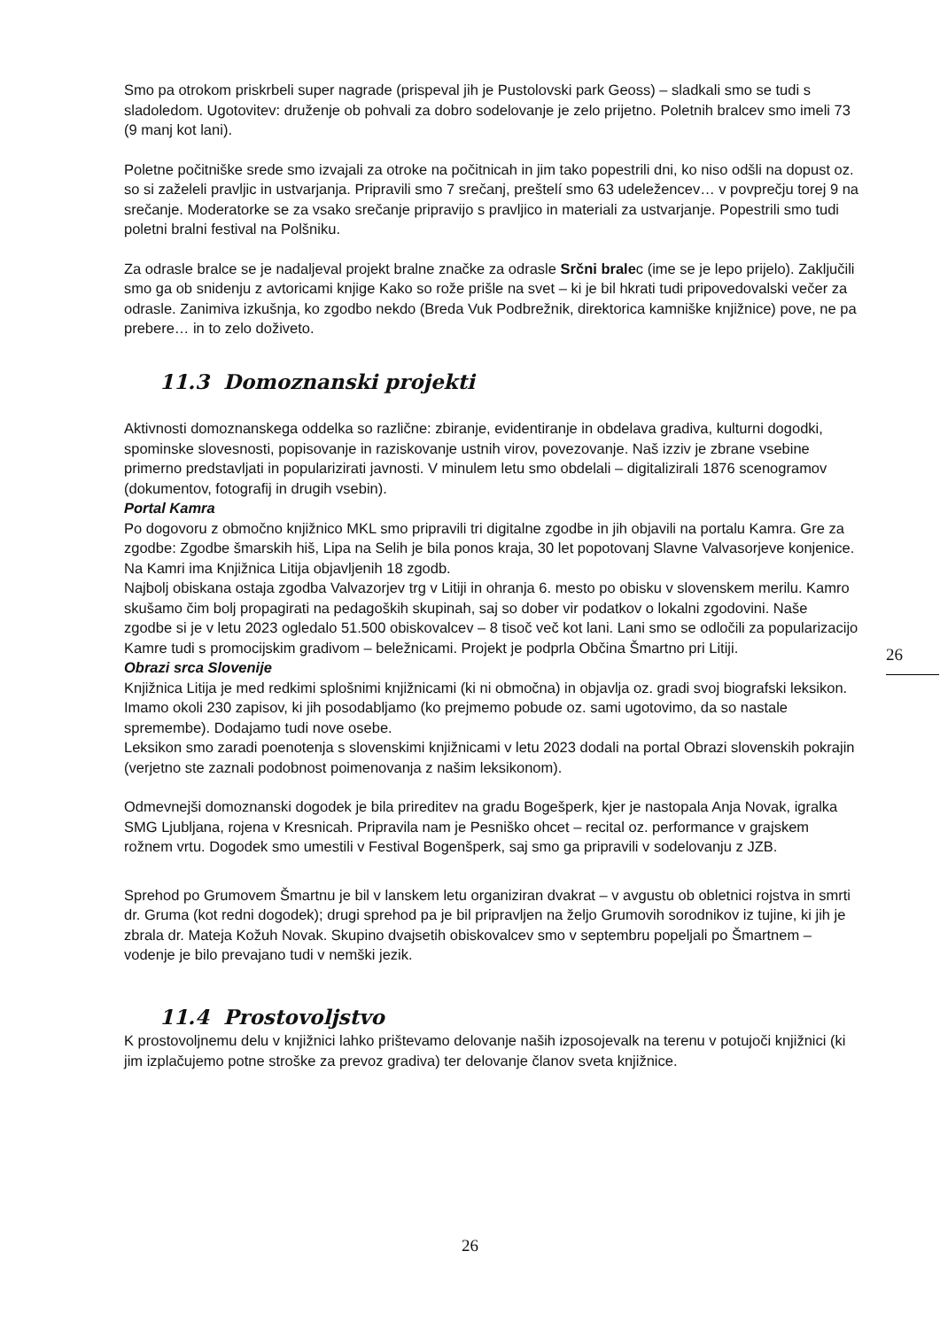Smo pa otrokom priskrbeli super nagrade (prispeval jih je Pustolovski park Geoss) – sladkali smo se tudi s sladoledom. Ugotovitev: druženje ob pohvali za dobro sodelovanje je zelo prijetno. Poletnih bralcev smo imeli 73 (9 manj kot lani).
Poletne počitniške srede smo izvajali za otroke na počitnicah in jim tako popestrili dni, ko niso odšli na dopust oz. so si zaželeli pravljic in ustvarjanja. Pripravili smo 7 srečanj, preštelí smo 63 udeležencev… v povprečju torej 9 na srečanje. Moderatorke se za vsako srečanje pripravijo s pravljico in materiali za ustvarjanje. Popestrili smo tudi poletni bralni festival na Polšniku.
Za odrasle bralce se je nadaljeval projekt bralne značke za odrasle Srčni bralec (ime se je lepo prijelo). Zaključili smo ga ob snidenju z avtoricami knjige Kako so rože prišle na svet – ki je bil hkrati tudi pripovedovalski večer za odrasle. Zanimiva izkušnja, ko zgodbo nekdo (Breda Vuk Podbrežnik, direktorica kamniške knjižnice) pove, ne pa prebere… in to zelo doživeto.
11.3 Domoznanski projekti
Aktivnosti domoznanskega oddelka so različne: zbiranje, evidentiranje in obdelava gradiva, kulturni dogodki, spominske slovesnosti, popisovanje in raziskovanje ustnih virov, povezovanje. Naš izziv je zbrane vsebine primerno predstavljati in popularizirati javnosti. V minulem letu smo obdelali – digitalizirali 1876 scenogramov (dokumentov, fotografij in drugih vsebin).
Portal Kamra
Po dogovoru z območno knjižnico MKL smo pripravili tri digitalne zgodbe in jih objavili na portalu Kamra. Gre za zgodbe: Zgodbe šmarskih hiš, Lipa na Selih je bila ponos kraja, 30 let popotovanj Slavne Valvasorjeve konjenice.
Na Kamri ima Knjižnica Litija objavljenih 18 zgodb.
Najbolj obiskana ostaja zgodba Valvazorjev trg v Litiji in ohranja 6. mesto po obisku v slovenskem merilu. Kamro skušamo čim bolj propagirati na pedagoških skupinah, saj so dober vir podatkov o lokalni zgodovini. Naše zgodbe si je v letu 2023 ogledalo 51.500 obiskovalcev – 8 tisoč več kot lani. Lani smo se odločili za popularizacijo Kamre tudi s promocijskim gradivom – beležnicami. Projekt je podprla Občina Šmartno pri Litiji.
Obrazi srca Slovenije
Knjižnica Litija je med redkimi splošnimi knjižnicami (ki ni območna) in objavlja oz. gradi svoj biografski leksikon. Imamo okoli 230 zapisov, ki jih posodabljamo (ko prejmemo pobude oz. sami ugotovimo, da so nastale spremembe). Dodajamo tudi nove osebe.
Leksikon smo zaradi poenotenja s slovenskimi knjižnicami v letu 2023 dodali na portal Obrazi slovenskih pokrajin (verjetno ste zaznali podobnost poimenovanja z našim leksikonom).
Odmevnejši domoznanski dogodek je bila prireditev na gradu Bogešperk, kjer je nastopala Anja Novak, igralka SMG Ljubljana, rojena v Kresnicah. Pripravila nam je Pesniško ohcet – recital oz. performance v grajskem rožnem vrtu. Dogodek smo umestili v Festival Bogenšperk, saj smo ga pripravili v sodelovanju z JZB.
Sprehod po Grumovem Šmartnu je bil v lanskem letu organiziran dvakrat – v avgustu ob obletnici rojstva in smrti dr. Gruma (kot redni dogodek); drugi sprehod pa je bil pripravljen na željo Grumovih sorodnikov iz tujine, ki jih je zbrala dr. Mateja Kožuh Novak. Skupino dvajsetih obiskovalcev smo v septembru popeljali po Šmartnem – vodenje je bilo prevajano tudi v nemški jezik.
11.4 Prostovoljstvo
K prostovoljnemu delu v knjižnici lahko prištevamo delovanje naših izposojevalk na terenu v potujoči knjižnici (ki jim izplačujemo potne stroške za prevoz gradiva) ter delovanje članov sveta knjižnice.
26
26